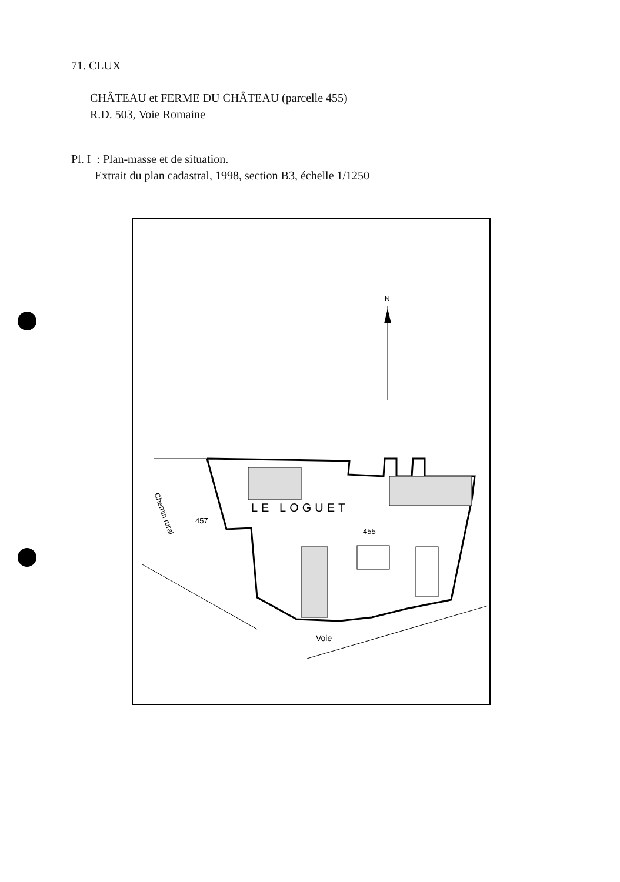71. CLUX
CHÂTEAU et FERME DU CHÂTEAU (parcelle 455)
R.D. 503, Voie Romaine
Pl. I : Plan-masse et de situation.
Extrait du plan cadastral, 1998, section B3, échelle 1/1250
N
LE LOGUET
457
455
Chemin rural
Voie